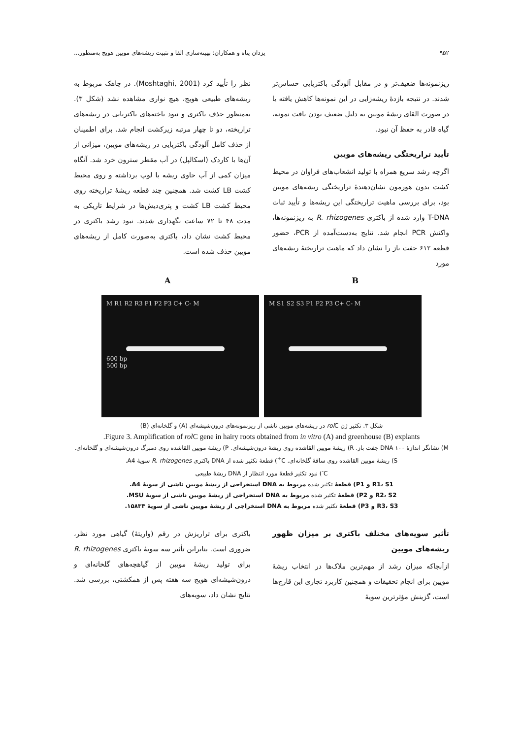۹۵۲ یزدان پناه و همکاران: بهینه‌سازی القا و تثبیت ریشه‌های مویین هویج به‌منظور...
ریزنمونه‌ها ضعیف‌تر و در مقابل آلودگی باکتریایی حساس‌تر شدند. در نتیجه بازدهٔ ریشه‌زایی در این نمونه‌ها کاهش یافته یا در صورت القای ریشهٔ مویین به دلیل ضعیف بودن بافت نمونه، گیاه قادر به حفظ آن نبود.
تأیید تراریختگی ریشه‌های مویین
اگرچه رشد سریع همراه با تولید انشعاب‌های فراوان در محیط کشت بدون هورمون نشان‌دهندهٔ تراریختگی ریشه‌های مویین بود، برای بررسی ماهیت تراریختگی این ریشه‌ها و تأیید ثبات T-DNA وارد شده از باکتری R. rhizogenes به ریزنمونه‌ها، واکنش PCR انجام شد. نتایج به‌دست‌آمده از PCR، حضور قطعه ۶۱۲ جفت باز را نشان داد که ماهیت تراریختهٔ ریشه‌های مورد
نظر را تأیید کرد (Moshtaghi, 2001). در چاهک مربوط به ریشه‌های طبیعی هویج، هیچ نواری مشاهده نشد (شکل ۳). به‌منظور حذف باکتری و نبود یاخته‌های باکتریایی در ریشه‌های تراریخته، دو تا چهار مرتبه زیرکشت انجام شد. برای اطمینان از حذف کامل آلودگی باکتریایی در ریشه‌های مویین، میزانی از آن‌ها با کاردک (اسکالپل) در آب مقطر سترون خرد شد. آنگاه میزان کمی از آب حاوی ریشه با لوپ برداشته و روی محیط کشت LB کشت شد. همچنین چند قطعه ریشهٔ تراریخته روی محیط کشت LB کشت و پتری‌دیش‌ها در شرایط تاریکی به مدت ۴۸ تا ۷۲ ساعت نگهداری شدند. نبود رشد باکتری در محیط کشت نشان داد، باکتری به‌صورت کامل از ریشه‌های مویین حذف شده است.
B A
M S1 S2 S3 P1 P2 P3 C+ C- M M R1 R2 R3 P1 P2 P3 C+ C- M
600 bp
500 bp
شکل ۳. تکثیر ژن rol C در ریشه‌های مویین ناشی از ریزنمونه‌های درون‌شیشه‌ای (A) و گلخانه‌ای (B)
Figure 3. Amplification of rol C gene in hairy roots obtained from in vitro (A) and greenhouse (B) explants.
M) نشانگر اندازهٔ DNA ۱۰۰ جفت باز. R) ریشهٔ مویین القاشده روی ریشهٔ درون‌شیشه‌ای. P) ریشهٔ مویین القاشده روی دمبرگ درون‌شیشه‌ای و گلخانه‌ای. S) ریشهٔ مویین القاشده روی ساقهٔ گلخانه‌ای. C<sup>+</sup>) قطعهٔ تکثیر شده از DNA باکتری R. rhizogenes سویهٔ A4.
C<sup>-</sup>) نبود تکثیر قطعهٔ مورد انتظار از DNA ریشهٔ طبیعی
R1، S1 و P1) قطعهٔ تکثیر شده مربوط به DNA استخراجی از ریشهٔ مویین ناشی از سویهٔ A4.
R2، S2 و P2) قطعهٔ تکثیر شده مربوط به DNA استخراجی از ریشهٔ مویین ناشی از سویهٔ MSU.
R3، S3 و P3) قطعهٔ تکثیر شده مربوط به DNA استخراجی از ریشهٔ مویین ناشی از سویهٔ ۱۵۸۳۴.
تأثیر سویه‌های مختلف باکتری بر میزان ظهور ریشه‌های مویین
ازآنجاکه میزان رشد از مهم‌ترین ملاک‌ها در انتخاب ریشهٔ مویین برای انجام تحقیقات و همچنین کاربرد تجاری این قارچ‌ها است، گزینش مؤثرترین سویهٔ
باکتری برای تراریزش در رقم (واریتهٔ) گیاهی مورد نظر، ضروری است. بنابراین تأثیر سه سویهٔ باکتری R. rhizogenes برای تولید ریشهٔ مویین از گیاهچه‌های گلخانه‌ای و درون‌شیشه‌ای هویج سه هفته پس از همکشتی، بررسی شد. نتایج نشان داد، سویه‌های